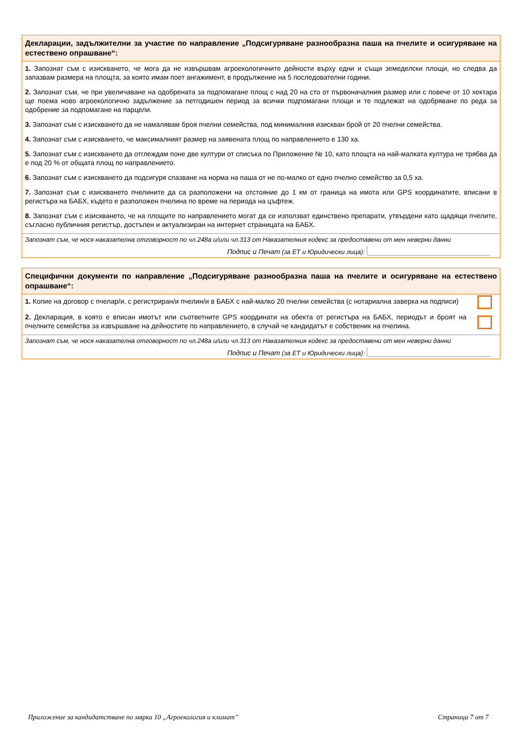Декларации, задължителни за участие по направление „Подсигуряване разнообразна паша на пчелите и осигуряване на естествено опрашване“:
1. Запознат съм с изискването, че мога да не извършвам агроекологичните дейности върху едни и същи земеделски площи, но следва да запазвам размера на площта, за която имам поет ангажимент, в продължение на 5 последователни години.
2. Запознат съм, че при увеличаване на одобрената за подпомагане площ с над 20 на сто от първоначалния размер или с повече от 10 хектара ще поема ново агроекологично задължение за петгодишен период за всички подпомагани площи и те подлежат на одобряване по реда за одобрение за подпомагане на парцели.
3. Запознат съм с изискването да не намалявам броя пчелни семейства, под минималния изискван брой от 20 пчелни семейства.
4. Запознат съм с изискването, че максималният размер на заявената площ по направлението е 130 ха.
5. Запознат съм с изискването да отглеждам поне две култури от списъка по Приложение № 10, като площта на най-малката култура не трябва да е под 20 % от общата площ по направлението.
6. Запознат съм с изискването да подсигуря спазване на норма на паша от не по-малко от едно пчелно семейство за 0,5 ха.
7. Запознат съм с изискването пчелините да са разположени на отстояние до 1 км от граница на имота или GPS координатите, вписани в регистъра на БАБХ, където е разположен пчелина по време на периода на цъфтеж.
8. Запознат съм с изискването, че на площите по направлението могат да се използват единствено препарати, утвърдени като щадящи пчелите, съгласно публичния регистър, достъпен и актуализиран на интернет страницата на БАБХ.
Запознат съм, че нося наказателна отговорност по чл.248а и/или чл.313 от Наказателния кодекс за предоставени от мен неверни данни
Подпис и Печат (за ЕТ и Юридически лица):
Специфични документи по направление „Подсигуряване разнообразна паша на пчелите и осигуряване на естествено опрашване“:
1. Копие на договор с пчелар/и, с регистриран/и пчелин/и в БАБХ с най-малко 20 пчелни семейства (с нотариална заверка на подписи)
2. Декларация, в която е вписан имотът или съответните GPS координати на обекта от регистъра на БАБХ, периодът и броят на пчелните семейства за извършване на дейностите по направлението, в случай че кандидатът е собственик на пчелина.
Запознат съм, че нося наказателна отговорност по чл.248а и/или чл.313 от Наказателния кодекс за предоставени от мен неверни данни
Подпис и Печат (за ЕТ и Юридически лица):
Приложение за кандидатстване по мярка 10 „Агроекология и климат” Страница 7 от 7